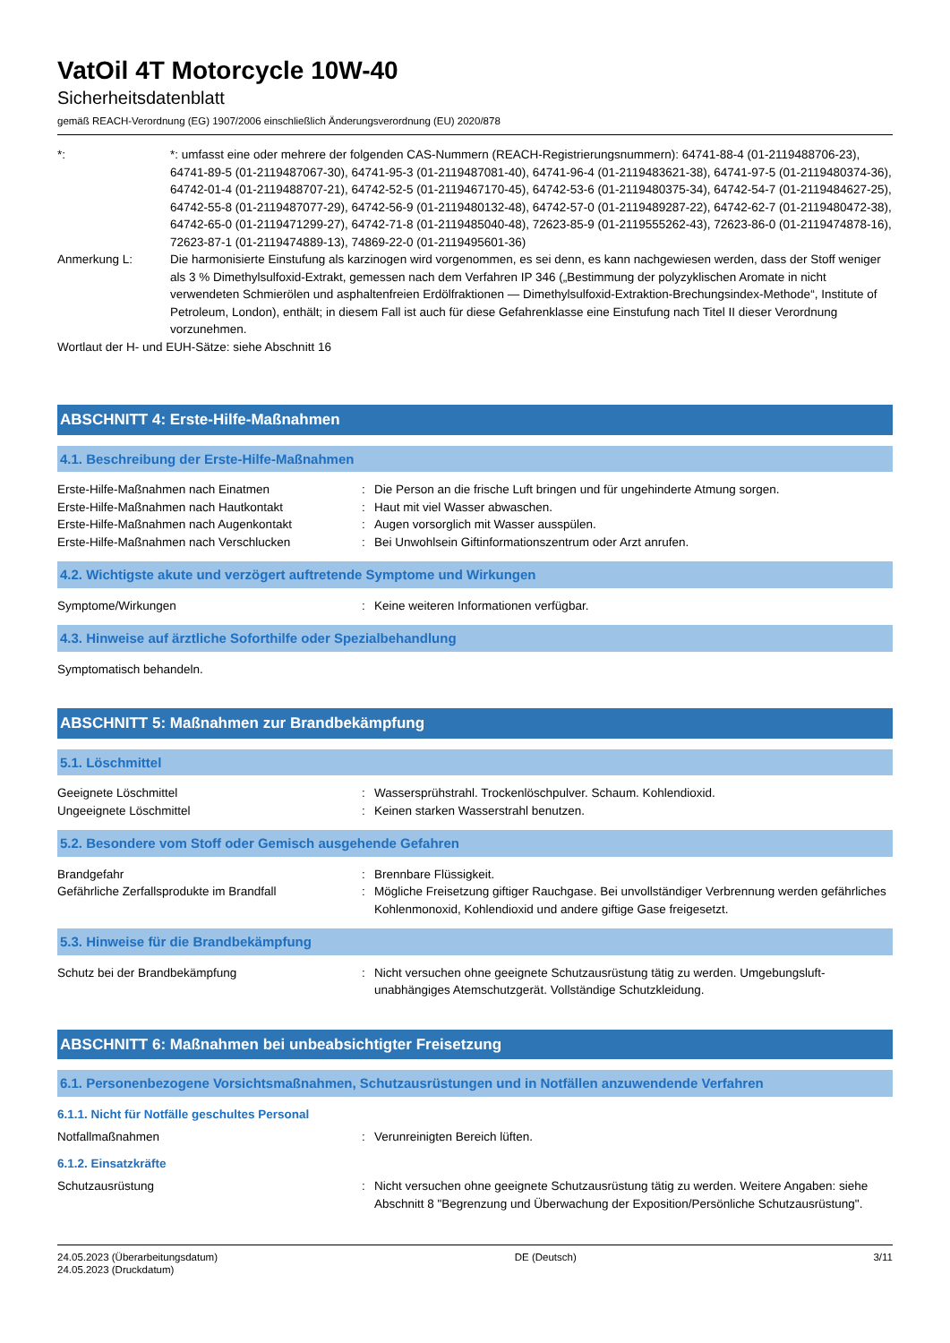VatOil 4T Motorcycle 10W-40
Sicherheitsdatenblatt
gemäß REACH-Verordnung (EG) 1907/2006 einschließlich Änderungsverordnung (EU) 2020/878
*: *: umfasst eine oder mehrere der folgenden CAS-Nummern (REACH-Registrierungsnummern): 64741-88-4 (01-2119488706-23), 64741-89-5 (01-2119487067-30), 64741-95-3 (01-2119487081-40), 64741-96-4 (01-2119483621-38), 64741-97-5 (01-2119480374-36), 64742-01-4 (01-2119488707-21), 64742-52-5 (01-2119467170-45), 64742-53-6 (01-2119480375-34), 64742-54-7 (01-2119484627-25), 64742-55-8 (01-2119487077-29), 64742-56-9 (01-2119480132-48), 64742-57-0 (01-2119489287-22), 64742-62-7 (01-2119480472-38), 64742-65-0 (01-2119471299-27), 64742-71-8 (01-2119485040-48), 72623-85-9 (01-2119555262-43), 72623-86-0 (01-2119474878-16), 72623-87-1 (01-2119474889-13), 74869-22-0 (01-2119495601-36)
Anmerkung L: Die harmonisierte Einstufung als karzinogen wird vorgenommen, es sei denn, es kann nachgewiesen werden, dass der Stoff weniger als 3 % Dimethylsulfoxid-Extrakt, gemessen nach dem Verfahren IP 346 („Bestimmung der polyzyklischen Aromate in nicht verwendeten Schmierölen und asphaltenfreien Erdölfraktionen — Dimethylsulfoxid-Extraktion-Brechungsindex-Methode“, Institute of Petroleum, London), enthält; in diesem Fall ist auch für diese Gefahrenklasse eine Einstufung nach Titel II dieser Verordnung vorzunehmen.
Wortlaut der H- und EUH-Sätze: siehe Abschnitt 16
ABSCHNITT 4: Erste-Hilfe-Maßnahmen
4.1. Beschreibung der Erste-Hilfe-Maßnahmen
Erste-Hilfe-Maßnahmen nach Einatmen : Die Person an die frische Luft bringen und für ungehinderte Atmung sorgen.
Erste-Hilfe-Maßnahmen nach Hautkontakt : Haut mit viel Wasser abwaschen.
Erste-Hilfe-Maßnahmen nach Augenkontakt : Augen vorsorglich mit Wasser ausspülen.
Erste-Hilfe-Maßnahmen nach Verschlucken : Bei Unwohlsein Giftinformationszentrum oder Arzt anrufen.
4.2. Wichtigste akute und verzögert auftretende Symptome und Wirkungen
Symptome/Wirkungen : Keine weiteren Informationen verfügbar.
4.3. Hinweise auf ärztliche Soforthilfe oder Spezialbehandlung
Symptomatisch behandeln.
ABSCHNITT 5: Maßnahmen zur Brandbekämpfung
5.1. Löschmittel
Geeignete Löschmittel : Wassersprühstrahl. Trockenlöschpulver. Schaum. Kohlendioxid.
Ungeeignete Löschmittel : Keinen starken Wasserstrahl benutzen.
5.2. Besondere vom Stoff oder Gemisch ausgehende Gefahren
Brandgefahr : Brennbare Flüssigkeit.
Gefährliche Zerfallsprodukte im Brandfall : Mögliche Freisetzung giftiger Rauchgase. Bei unvollständiger Verbrennung werden gefährliches Kohlenmonoxid, Kohlendioxid und andere giftige Gase freigesetzt.
5.3. Hinweise für die Brandbekämpfung
Schutz bei der Brandbekämpfung : Nicht versuchen ohne geeignete Schutzausrüstung tätig zu werden. Umgebungsluft-unabhängiges Atemschutzgerät. Vollständige Schutzkleidung.
ABSCHNITT 6: Maßnahmen bei unbeabsichtigter Freisetzung
6.1. Personenbezogene Vorsichtsmaßnahmen, Schutzausrüstungen und in Notfällen anzuwendende Verfahren
6.1.1. Nicht für Notfälle geschultes Personal
Notfallmaßnahmen : Verunreinigten Bereich lüften.
6.1.2. Einsatzkräfte
Schutzausrüstung : Nicht versuchen ohne geeignete Schutzausrüstung tätig zu werden. Weitere Angaben: siehe Abschnitt 8 "Begrenzung und Überwachung der Exposition/Persönliche Schutzausrüstung".
24.05.2023 (Überarbeitungsdatum)
24.05.2023 (Druckdatum)
DE (Deutsch) 3/11